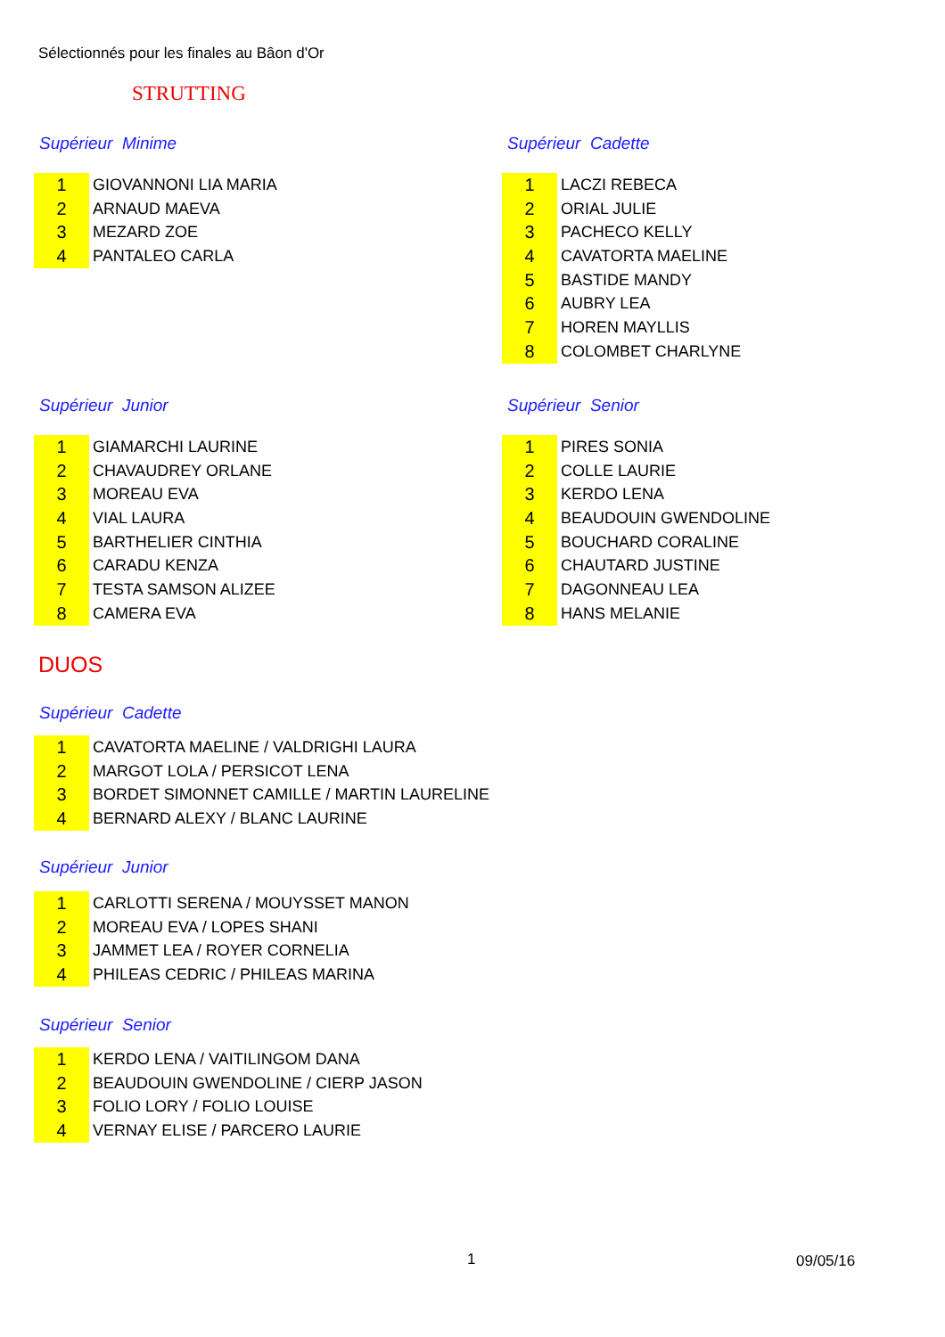Sélectionnés pour les finales au Bâon d'Or
STRUTTING
Supérieur Minime
| 1 | GIOVANNONI LIA MARIA |
| 2 | ARNAUD MAEVA |
| 3 | MEZARD ZOE |
| 4 | PANTALEO CARLA |
Supérieur Cadette
| 1 | LACZI REBECA |
| 2 | ORIAL JULIE |
| 3 | PACHECO KELLY |
| 4 | CAVATORTA MAELINE |
| 5 | BASTIDE MANDY |
| 6 | AUBRY LEA |
| 7 | HOREN MAYLLIS |
| 8 | COLOMBET CHARLYNE |
Supérieur Junior
| 1 | GIAMARCHI LAURINE |
| 2 | CHAVAUDREY ORLANE |
| 3 | MOREAU EVA |
| 4 | VIAL LAURA |
| 5 | BARTHELIER CINTHIA |
| 6 | CARADU KENZA |
| 7 | TESTA SAMSON ALIZEE |
| 8 | CAMERA EVA |
Supérieur Senior
| 1 | PIRES SONIA |
| 2 | COLLE LAURIE |
| 3 | KERDO LENA |
| 4 | BEAUDOUIN GWENDOLINE |
| 5 | BOUCHARD CORALINE |
| 6 | CHAUTARD JUSTINE |
| 7 | DAGONNEAU LEA |
| 8 | HANS MELANIE |
DUOS
Supérieur Cadette
| 1 | CAVATORTA MAELINE / VALDRIGHI LAURA |
| 2 | MARGOT LOLA / PERSICOT LENA |
| 3 | BORDET SIMONNET CAMILLE / MARTIN LAURELINE |
| 4 | BERNARD ALEXY / BLANC LAURINE |
Supérieur Junior
| 1 | CARLOTTI SERENA / MOUYSSET MANON |
| 2 | MOREAU EVA / LOPES SHANI |
| 3 | JAMMET LEA / ROYER CORNELIA |
| 4 | PHILEAS CEDRIC / PHILEAS MARINA |
Supérieur Senior
| 1 | KERDO LENA / VAITILINGOM DANA |
| 2 | BEAUDOUIN GWENDOLINE / CIERP JASON |
| 3 | FOLIO LORY / FOLIO LOUISE |
| 4 | VERNAY ELISE / PARCERO LAURIE |
1 09/05/16